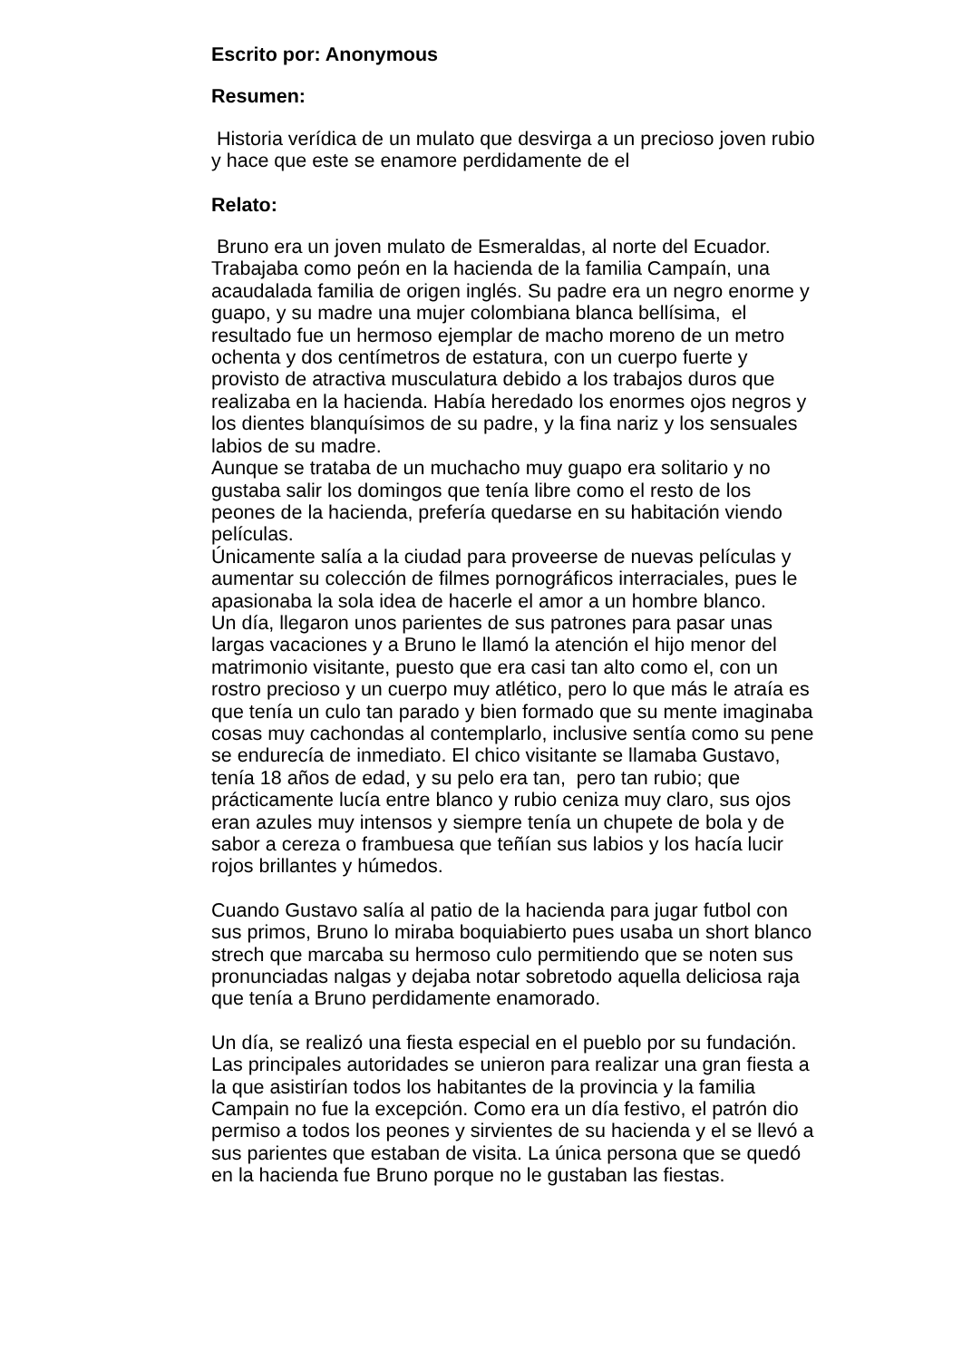Escrito por: Anonymous
Resumen:
Historia verídica de un mulato que desvirga a un precioso joven rubio
y hace que este se enamore perdidamente de el
Relato:
Bruno era un joven mulato de Esmeraldas, al norte del Ecuador.
Trabajaba como peón en la hacienda de la familia Campaín, una
acaudalada familia de origen inglés. Su padre era un negro enorme y
guapo, y su madre una mujer colombiana blanca bellísima, el
resultado fue un hermoso ejemplar de macho moreno de un metro
ochenta y dos centímetros de estatura, con un cuerpo fuerte y
provisto de atractiva musculatura debido a los trabajos duros que
realizaba en la hacienda. Había heredado los enormes ojos negros y
los dientes blanquísimos de su padre, y la fina nariz y los sensuales
labios de su madre.
Aunque se trataba de un muchacho muy guapo era solitario y no
gustaba salir los domingos que tenía libre como el resto de los
peones de la hacienda, prefería quedarse en su habitación viendo
películas.
Únicamente salía a la ciudad para proveerse de nuevas películas y
aumentar su colección de filmes pornográficos interraciales, pues le
apasionaba la sola idea de hacerle el amor a un hombre blanco.
Un día, llegaron unos parientes de sus patrones para pasar unas
largas vacaciones y a Bruno le llamó la atención el hijo menor del
matrimonio visitante, puesto que era casi tan alto como el, con un
rostro precioso y un cuerpo muy atlético, pero lo que más le atraía es
que tenía un culo tan parado y bien formado que su mente imaginaba
cosas muy cachondas al contemplarlo, inclusive sentía como su pene
se endurecía de inmediato. El chico visitante se llamaba Gustavo,
tenía 18 años de edad, y su pelo era tan, pero tan rubio; que
prácticamente lucía entre blanco y rubio ceniza muy claro, sus ojos
eran azules muy intensos y siempre tenía un chupete de bola y de
sabor a cereza o frambuesa que teñían sus labios y los hacía lucir
rojos brillantes y húmedos.
Cuando Gustavo salía al patio de la hacienda para jugar futbol con
sus primos, Bruno lo miraba boquiabierto pues usaba un short blanco
strech que marcaba su hermoso culo permitiendo que se noten sus
pronunciadas nalgas y dejaba notar sobretodo aquella deliciosa raja
que tenía a Bruno perdidamente enamorado.
Un día, se realizó una fiesta especial en el pueblo por su fundación.
Las principales autoridades se unieron para realizar una gran fiesta a
la que asistirían todos los habitantes de la provincia y la familia
Campain no fue la excepción. Como era un día festivo, el patrón dio
permiso a todos los peones y sirvientes de su hacienda y el se llevó a
sus parientes que estaban de visita. La única persona que se quedó
en la hacienda fue Bruno porque no le gustaban las fiestas.